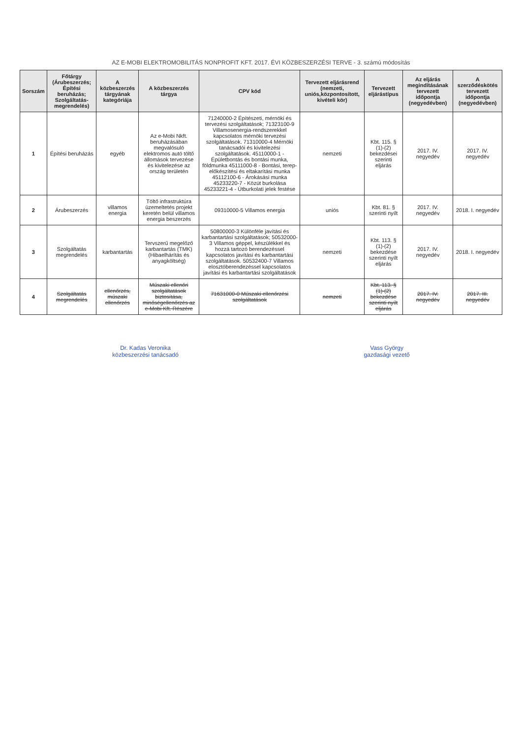AZ E-MOBI ELEKTROMOBILITÁS NONPROFIT KFT. 2017. ÉVI KÖZBESZERZÉSI TERVE - 3. számú módosítás
| Sorszám | Főtárgy (Árubeszerzés; Építési beruházás; Szolgáltatás-megrendelés) | A közbeszerzés tárgyának kategóriája | A közbeszerzés tárgya | CPV kód | Tervezett eljárásrend (nemzeti, uniós,központosított, kivételi kör) | Tervezett eljárástípus | Az eljárás megindításának tervezett időpontja (negyedévben) | A szerződéskötés tervezett időpontja (negyedévben) |
| --- | --- | --- | --- | --- | --- | --- | --- | --- |
| 1 | Építési beruházás | egyéb | Az e-Mobi Nkft. beruházásában megvalósuló elektromos autó töltő állomások tervezése és kivitelezése az ország területén | 71240000-2 Építészeti, mérnöki és tervezési szolgáltatások; 71323100-9 Villamosenergia-rendszerekkel kapcsolatos mérnöki tervezési szolgáltatások. 71310000-4 Mérnöki tanácsadói és kivitelezési szolgáltatások. 45110000-1 - Épületbontás és bontási munka, földmunka 45111000-8 - Bontási, terep-előkészítési és eltakarítási munka 45112100-6 - Árokásási munka 45233220-7 - Közút burkolása 45233221-4 - Útburkolati jelek festése | nemzeti | Kbt. 115. § (1)-(2) bekezdései szerinti eljárás | 2017. IV. negyedév | 2017. IV. negyedév |
| 2 | Árubeszerzés | villamos energia | Töltő infrastruktúra üzemeltetés projekt keretén belül villamos energia beszerzés | 09310000-5 Villamos energia | uniós | Kbt. 81. § szerinti nyílt | 2017. IV. negyedév | 2018. I. negyedév |
| 3 | Szolgáltatás megrendelés | karbantartás | Tervszerű megelőző karbantartás (TMK) (Hibaelhárítás és anyagköltség) | 50800000-3 Különféle javítási és karbantartási szolgáltatások; 50532000-3 Villamos géppel, készülékkel és hozzá tartozó berendezéssel kapcsolatos javítási és karbantartási szolgáltatások. 50532400-7 Villamos elosztóberendezéssel kapcsolatos javítási és karbantartási szolgáltatások | nemzeti | Kbt. 113. § (1)-(2) bekezdése szerinti nyílt eljárás | 2017. IV. negyedév | 2018. I. negyedév |
| 4 | Szolgáltatás megrendelés | ellenőrzés, műszaki ellenőrzés | Műszaki ellenőri szolgáltatások biztosítása, minőségellenőrzés az e-Mobi Kft. Részére | 71631000-0 Műszaki ellenőrzési szolgáltatások | nemzeti | Kbt. 113. § (1)-(2) bekezdése szerinti nyílt eljárás | 2017. IV. negyedév | 2017. III. negyedév |
Dr. Kadas Veronika
közbeszerzési tanácsadó
Vass György
gazdasági vezető